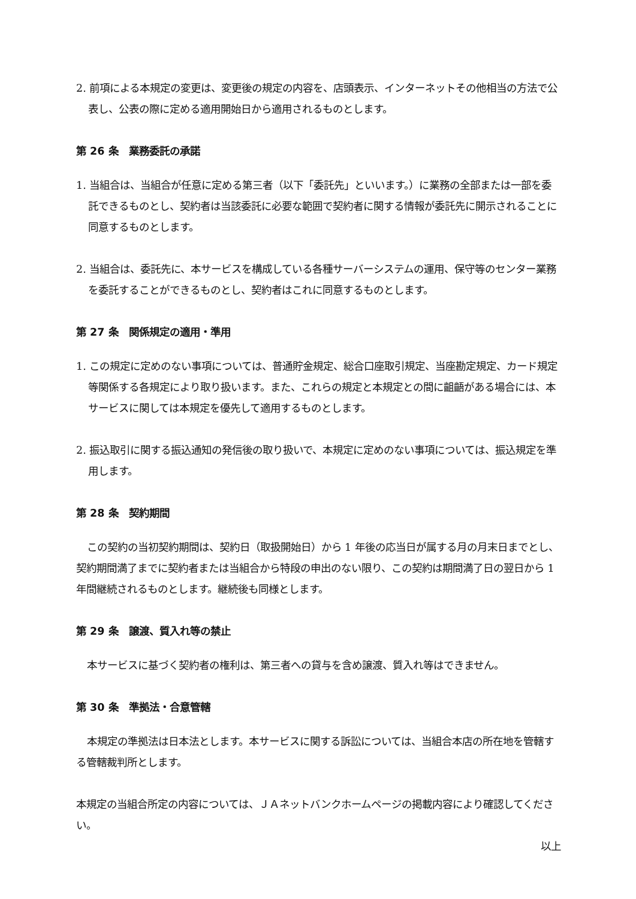2. 前項による本規定の変更は、変更後の規定の内容を、店頭表示、インターネットその他相当の方法で公表し、公表の際に定める適用開始日から適用されるものとします。
第 26 条　業務委託の承諾
1. 当組合は、当組合が任意に定める第三者（以下「委託先」といいます。）に業務の全部または一部を委託できるものとし、契約者は当該委託に必要な範囲で契約者に関する情報が委託先に開示されることに同意するものとします。
2. 当組合は、委託先に、本サービスを構成している各種サーバーシステムの運用、保守等のセンター業務を委託することができるものとし、契約者はこれに同意するものとします。
第 27 条　関係規定の適用・準用
1. この規定に定めのない事項については、普通貯金規定、総合口座取引規定、当座勘定規定、カード規定等関係する各規定により取り扱います。また、これらの規定と本規定との間に齟齬がある場合には、本サービスに関しては本規定を優先して適用するものとします。
2. 振込取引に関する振込通知の発信後の取り扱いで、本規定に定めのない事項については、振込規定を準用します。
第 28 条　契約期間
この契約の当初契約期間は、契約日（取扱開始日）から 1 年後の応当日が属する月の月末日までとし、契約期間満了までに契約者または当組合から特段の申出のない限り、この契約は期間満了日の翌日から 1 年間継続されるものとします。継続後も同様とします。
第 29 条　譲渡、質入れ等の禁止
本サービスに基づく契約者の権利は、第三者への貸与を含め譲渡、質入れ等はできません。
第 30 条　準拠法・合意管轄
本規定の準拠法は日本法とします。本サービスに関する訴訟については、当組合本店の所在地を管轄する管轄裁判所とします。
本規定の当組合所定の内容については、ＪＡネットバンクホームページの掲載内容により確認してください。
以上